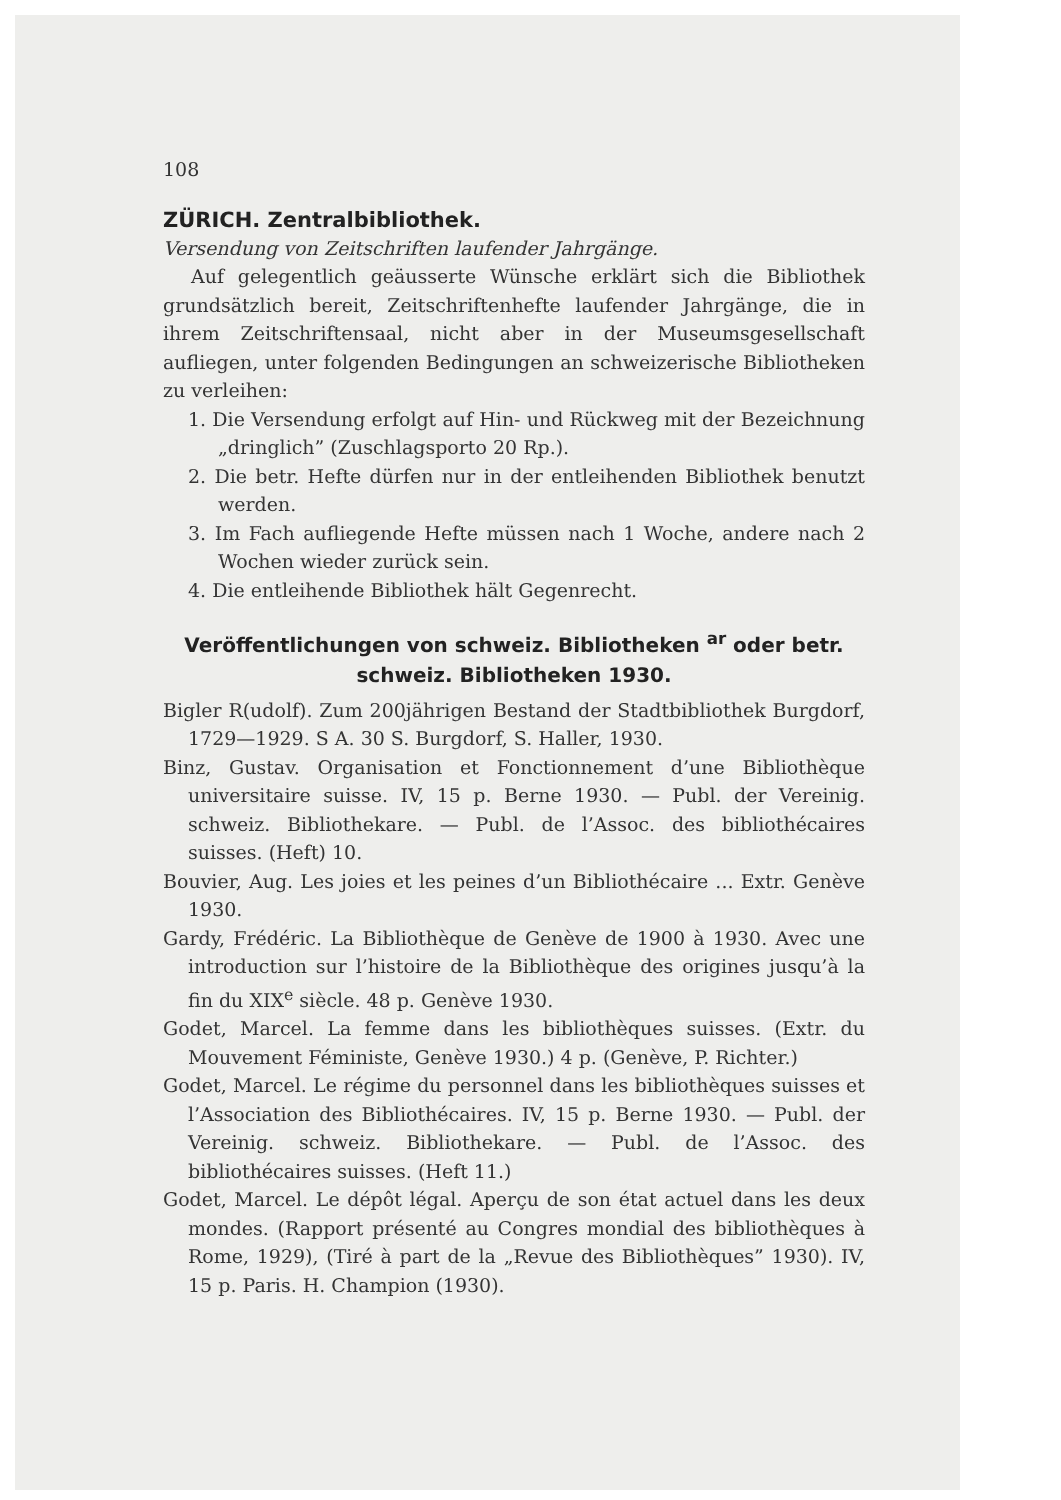108
ZÜRICH. Zentralbibliothek.
Versendung von Zeitschriften laufender Jahrgänge.
Auf gelegentlich geäusserte Wünsche erklärt sich die Bibliothek grundsätzlich bereit, Zeitschriftenhefte laufender Jahrgänge, die in ihrem Zeitschriftensaal, nicht aber in der Museumsgesellschaft aufliegen, unter folgenden Bedingungen an schweizerische Bibliotheken zu verleihen:
1. Die Versendung erfolgt auf Hin- und Rückweg mit der Bezeichnung „dringlich” (Zuschlagsporto 20 Rp.).
2. Die betr. Hefte dürfen nur in der entleihenden Bibliothek benutzt werden.
3. Im Fach aufliegende Hefte müssen nach 1 Woche, andere nach 2 Wochen wieder zurück sein.
4. Die entleihende Bibliothek hält Gegenrecht.
Veröffentlichungen von schweiz. Bibliotheken <sup>ar</sup> oder betr.
schweiz. Bibliotheken 1930.
Bigler R(udolf). Zum 200jährigen Bestand der Stadtbibliothek Burgdorf, 1729—1929. S A. 30 S. Burgdorf, S. Haller, 1930.
Binz, Gustav. Organisation et Fonctionnement d’une Bibliothèque universitaire suisse. IV, 15 p. Berne 1930. — Publ. der Vereinig. schweiz. Bibliothekare. — Publ. de l’Assoc. des bibliothécaires suisses. (Heft) 10.
Bouvier, Aug. Les joies et les peines d’un Bibliothécaire ... Extr. Genève 1930.
Gardy, Frédéric. La Bibliothèque de Genève de 1900 à 1930. Avec une introduction sur l’histoire de la Bibliothèque des origines jusqu’à la fin du XIX<sup>e</sup> siècle. 48 p. Genève 1930.
Godet, Marcel. La femme dans les bibliothèques suisses. (Extr. du Mouvement Féministe, Genève 1930.) 4 p. (Genève, P. Richter.)
Godet, Marcel. Le régime du personnel dans les bibliothèques suisses et l’Association des Bibliothécaires. IV, 15 p. Berne 1930. — Publ. der Vereinig. schweiz. Bibliothekare. — Publ. de l’Assoc. des bibliothécaires suisses. (Heft 11.)
Godet, Marcel. Le dépôt légal. Aperçu de son état actuel dans les deux mondes. (Rapport présenté au Congres mondial des bibliothèques à Rome, 1929), (Tiré à part de la „Revue des Bibliothèques” 1930). IV, 15 p. Paris. H. Champion (1930).